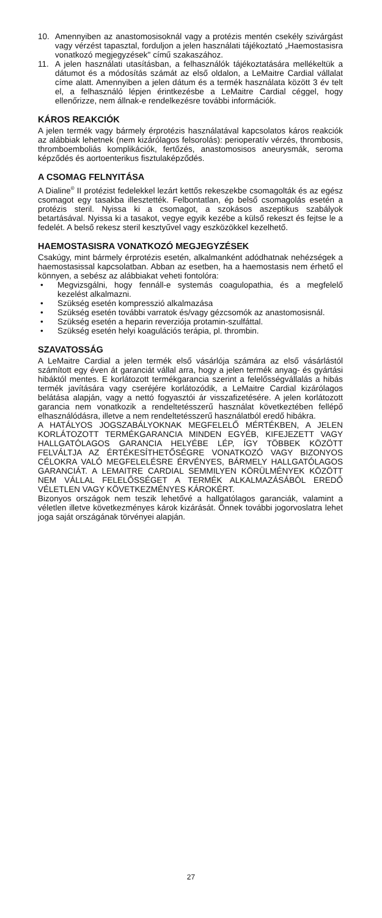10. Amennyiben az anastomosisoknál vagy a protézis mentén csekély szivárgást vagy vérzést tapasztal, forduljon a jelen használati tájékoztató „Haemostasisra vonatkozó megjegyzések" című szakaszához.
11. A jelen használati utasításban, a felhasználók tájékoztatására mellékeltük a dátumot és a módosítás számát az első oldalon, a LeMaitre Cardial vállalat címe alatt. Amennyiben a jelen dátum és a termék használata között 3 év telt el, a felhasználó lépjen érintkezésbe a LeMaitre Cardial céggel, hogy ellenőrizze, nem állnak-e rendelkezésre további információk.
KÁROS REAKCIÓK
A jelen termék vagy bármely érprotézis használatával kapcsolatos káros reakciók az alábbiak lehetnek (nem kizárólagos felsorolás): perioperatív vérzés, thrombosis, thromboemboliás komplikációk, fertőzés, anastomosisos aneurysmák, seroma képződés és aortoenterikus fisztulaképződés.
A CSOMAG FELNYITÁSA
A Dialine<sup>®</sup> II protézist fedelekkel lezárt kettős rekeszekbe csomagolták és az egész csomagot egy tasakba illesztették. Felbontatlan, ép belső csomagolás esetén a protézis steril. Nyissa ki a csomagot, a szokásos aszeptikus szabályok betartásával. Nyissa ki a tasakot, vegye egyik kezébe a külső rekeszt és fejtse le a fedelét. A belső rekesz steril kesztyűvel vagy eszközökkel kezelhető.
HAEMOSTASISRA VONATKOZÓ MEGJEGYZÉSEK
Csakúgy, mint bármely érprotézis esetén, alkalmanként adódhatnak nehézségek a haemostasissal kapcsolatban. Abban az esetben, ha a haemostasis nem érhető el könnyen, a sebész az alábbiakat veheti fontolóra:
• Megvizsgálni, hogy fennáll-e systemás coagulopathia, és a megfelelő kezelést alkalmazni.
• Szükség esetén kompresszió alkalmazása
• Szükség esetén további varratok és/vagy gézcsomók az anastomosisnál.
• Szükség esetén a heparin reverziója protamin-szulfáttal.
• Szükség esetén helyi koagulációs terápia, pl. thrombin.
SZAVATOSSÁG
A LeMaitre Cardial a jelen termék első vásárlója számára az első vásárlástól számított egy éven át garanciát vállal arra, hogy a jelen termék anyag- és gyártási hibáktól mentes. E korlátozott termékgarancia szerint a felelősségvállalás a hibás termék javítására vagy cseréjére korlátozódik, a LeMaitre Cardial kizárólagos belátása alapján, vagy a nettó fogyasztói ár visszafizetésére. A jelen korlátozott garancia nem vonatkozik a rendeltetésszerű használat következtében fellépő elhasználódásra, illetve a nem rendeltetésszerű használatból eredő hibákra.
A HATÁLYOS JOGSZABÁLYOKNAK MEGFELELŐ MÉRTÉKBEN, A JELEN KORLÁTOZOTT TERMÉKGARANCIA MINDEN EGYÉB, KIFEJEZETT VAGY HALLGATÓLAGOS GARANCIA HELYÉBE LÉP, ÍGY TÖBBEK KÖZÖTT FELVÁLTJA AZ ÉRTÉKESÍTHETŐSÉGRE VONATKOZÓ VAGY BIZONYOS CÉLOKRA VALÓ MEGFELELÉSRE ÉRVÉNYES, BÁRMELY HALLGATÓLAGOS GARANCIÁT. A LEMAITRE CARDIAL SEMMILYEN KÖRÜLMÉNYEK KÖZÖTT NEM VÁLLAL FELELŐSSÉGET A TERMÉK ALKALMAZÁSÁBÓL EREDŐ VÉLETLEN VAGY KÖVETKEZMÉNYES KÁROKÉRT.
Bizonyos országok nem teszik lehetővé a hallgatólagos garanciák, valamint a véletlen illetve következményes károk kizárását. Önnek további jogorvoslatra lehet joga saját országának törvényei alapján.
27